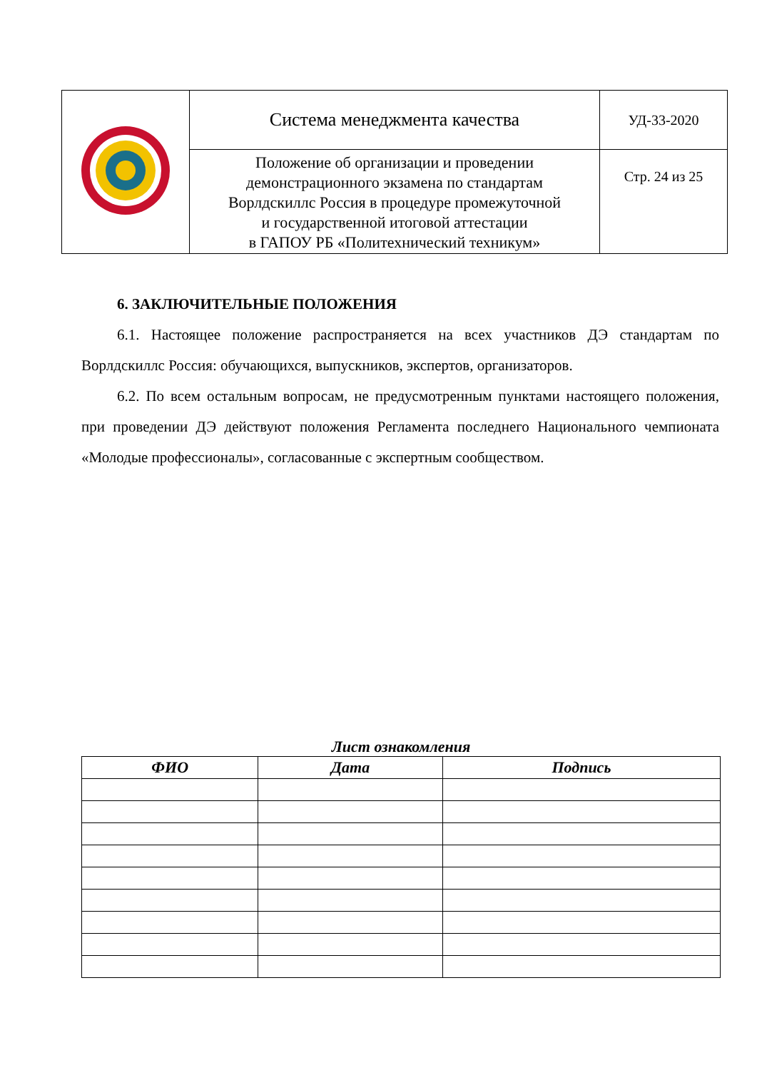| | Система менеджмента качества | УД-33-2020 |
| | Положение об организации и проведении демонстрационного экзамена по стандартам Ворлдскиллс Россия в процедуре промежуточной и государственной итоговой аттестации в ГАПОУ РБ «Политехнический техникум» | Стр. 24 из 25 |
6. ЗАКЛЮЧИТЕЛЬНЫЕ ПОЛОЖЕНИЯ
6.1. Настоящее положение распространяется на всех участников ДЭ стандартам по Ворлдскиллс Россия: обучающихся, выпускников, экспертов, организаторов.
6.2. По всем остальным вопросам, не предусмотренным пунктами настоящего положения, при проведении ДЭ действуют положения Регламента последнего Национального чемпионата «Молодые профессионалы», согласованные с экспертным сообществом.
Лист ознакомления
| ФИО | Дата | Подпись |
| --- | --- | --- |